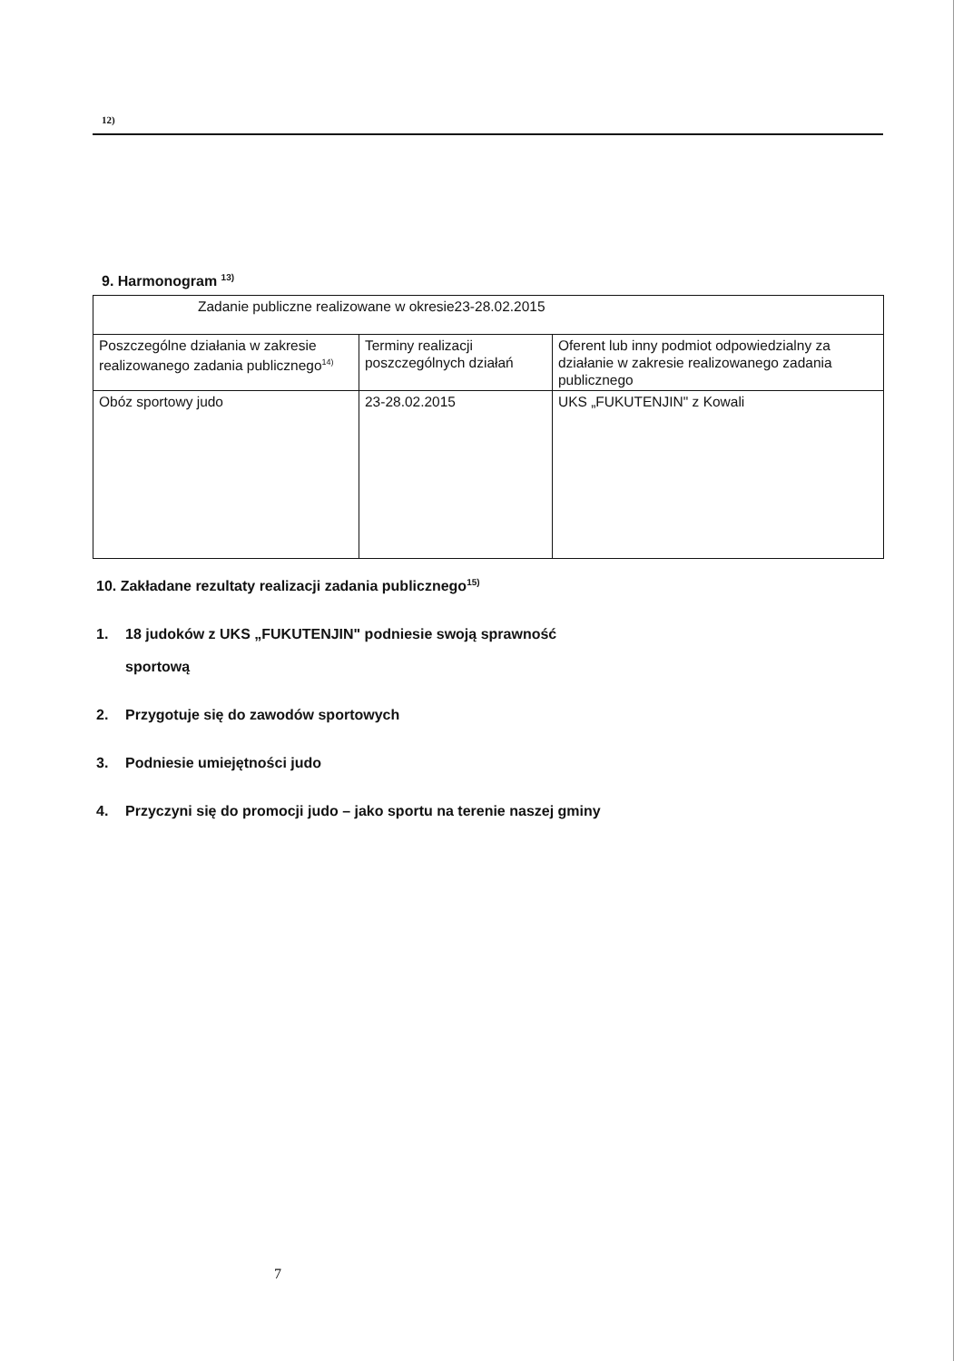12)
9. Harmonogram <sup>13)</sup>
| Zadanie publiczne realizowane w okresie23-28.02.2015 | | |
| Poszczególne działania w zakresie realizowanego zadania publicznego<sup>14)</sup> | Terminy realizacji poszczególnych działań | Oferent lub inny podmiot odpowiedzialny za działanie w zakresie realizowanego zadania publicznego |
| Obóz sportowy judo | 23-28.02.2015 | UKS „FUKUTENJIN" z Kowali |
10. Zakładane rezultaty realizacji zadania publicznego<sup>15)</sup>
1. 18 judoków z UKS „FUKUTENJIN" podniesie swoją sprawność
sportową
2. Przygotuje się do zawodów sportowych
3. Podniesie umiejętności judo
4. Przyczyni się do promocji judo – jako sportu na terenie naszej gminy
7